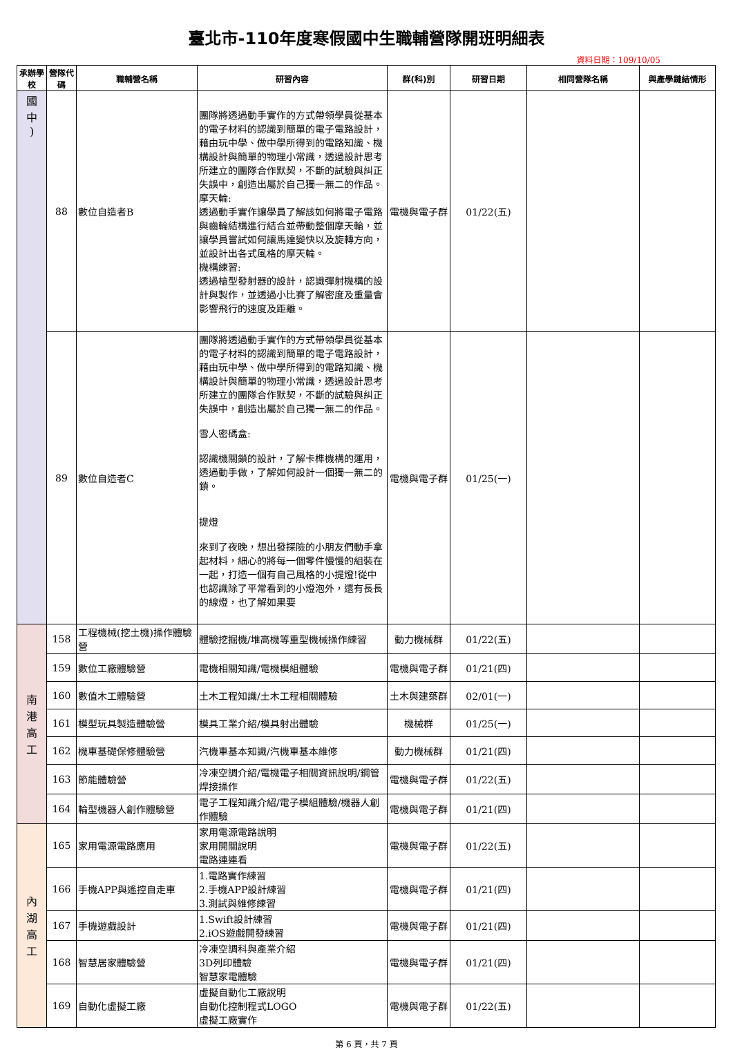臺北市-110年度寒假國中生職輔營隊開班明細表
資料日期：109/10/05
| 承辦學校 | 營隊代碼 | 職輔營名稱 | 研習內容 | 群(科)別 | 研習日期 | 相同營隊名稱 | 與產學鏈結情形 |
| --- | --- | --- | --- | --- | --- | --- | --- |
| 國 中 ) | 88 | 數位自造者B | 團隊將透過動手實作的方式帶領學員從基本的電子材料的認識到簡單的電子電路設計，藉由玩中學、做中學所得到的電路知識、機構設計與簡單的物理小常識，透過設計思考所建立的團隊合作默契，不斷的試驗與糾正失誤中，創造出屬於自己獨一無二的作品。 摩天輪: 透過動手實作讓學員了解該如何將電子電路與齒輪結構進行結合並帶動整個摩天輪，並讓學員嘗試如何讓馬達變快以及旋轉方向，並設計出各式風格的摩天輪。 機構練習: 透過槍型發射器的設計，認識彈射機構的設計與製作，並透過小比賽了解密度及重量會影響飛行的速度及距離。 | 電機與電子群 | 01/22(五) | | |
| | 89 | 數位自造者C | 團隊將透過動手實作的方式帶領學員從基本的電子材料的認識到簡單的電子電路設計，藉由玩中學、做中學所得到的電路知識、機構設計與簡單的物理小常識，透過設計思考所建立的團隊合作默契，不斷的試驗與糾正失誤中，創造出屬於自己獨一無二的作品。 雪人密碼盒: 認識機關鎖的設計，了解卡榫機構的運用，透過動手做，了解如何設計一個獨一無二的鎖。 提燈 來到了夜晚，想出發探險的小朋友們動手拿起材料，細心的將每一個零件慢慢的組裝在一起，打造一個有自己風格的小提燈!從中也認識除了平常看到的小燈泡外，還有長長的線燈，也了解如果要 | 電機與電子群 | 01/25(一) | | |
| 南 港 高 工 | 158 | 工程機械(挖土機)操作體驗營 | 體驗挖掘機/堆高機等重型機械操作練習 | 動力機械群 | 01/22(五) | | |
| | 159 | 數位工廠體驗營 | 電機相關知識/電機模組體驗 | 電機與電子群 | 01/21(四) | | |
| | 160 | 數值木工體驗營 | 土木工程知識/土木工程相關體驗 | 土木與建築群 | 02/01(一) | | |
| | 161 | 模型玩具製造體驗營 | 模具工業介紹/模具射出體驗 | 機械群 | 01/25(一) | | |
| | 162 | 機車基礎保修體驗營 | 汽機車基本知識/汽機車基本維修 | 動力機械群 | 01/21(四) | | |
| | 163 | 節能體驗營 | 冷凍空調介紹/電機電子相關資訊說明/鋼管焊接操作 | 電機與電子群 | 01/22(五) | | |
| | 164 | 輪型機器人創作體驗營 | 電子工程知識介紹/電子模組體驗/機器人創作體驗 | 電機與電子群 | 01/21(四) | | |
| 內 湖 高 工 | 165 | 家用電源電路應用 | 家用電源電路說明 家用開關說明 電路連連看 | 電機與電子群 | 01/22(五) | | |
| | 166 | 手機APP與遙控自走車 | 1.電路實作練習 2.手機APP設計練習 3.測試與維修練習 | 電機與電子群 | 01/21(四) | | |
| | 167 | 手機遊戲設計 | 1.Swift設計練習 2.iOS遊戲開發練習 | 電機與電子群 | 01/21(四) | | |
| | 168 | 智慧居家體驗營 | 冷凍空調科與產業介紹 3D列印體驗 智慧家電體驗 | 電機與電子群 | 01/21(四) | | |
| | 169 | 自動化虛擬工廠 | 虛擬自動化工廠說明 自動化控制程式LOGO 虛擬工廠實作 | 電機與電子群 | 01/22(五) | | |
第 6 頁，共 7 頁